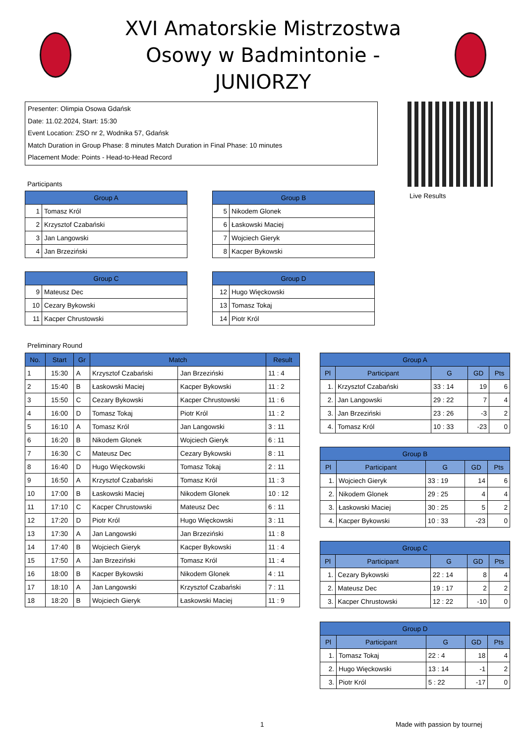XVI Amatorskie Mistrzostwa Osowy w Badmintonie - JUNIORZY
Presenter: Olimpia Osowa Gdańsk
Date: 11.02.2024, Start: 15:30
Event Location: ZSO nr 2, Wodnika 57, Gdańsk
Match Duration in Group Phase: 8 minutes Match Duration in Final Phase: 10 minutes
Placement Mode: Points - Head-to-Head Record
Live Results
Participants
| Group A | |
| --- | --- |
| 1 | Tomasz Król |
| 2 | Krzysztof Czabański |
| 3 | Jan Langowski |
| 4 | Jan Brzeziński |
| Group B | |
| --- | --- |
| 5 | Nikodem Glonek |
| 6 | Łaskowski Maciej |
| 7 | Wojciech Gieryk |
| 8 | Kacper Bykowski |
| Group C | |
| --- | --- |
| 9 | Mateusz Dec |
| 10 | Cezary Bykowski |
| 11 | Kacper Chrustowski |
| Group D | |
| --- | --- |
| 12 | Hugo Więckowski |
| 13 | Tomasz Tokaj |
| 14 | Piotr Król |
Preliminary Round
| No. | Start | Gr | Match | | Result |
| --- | --- | --- | --- | --- | --- |
| 1 | 15:30 | A | Krzysztof Czabański | Jan Brzeziński | 11 : 4 |
| 2 | 15:40 | B | Łaskowski Maciej | Kacper Bykowski | 11 : 2 |
| 3 | 15:50 | C | Cezary Bykowski | Kacper Chrustowski | 11 : 6 |
| 4 | 16:00 | D | Tomasz Tokaj | Piotr Król | 11 : 2 |
| 5 | 16:10 | A | Tomasz Król | Jan Langowski | 3 : 11 |
| 6 | 16:20 | B | Nikodem Glonek | Wojciech Gieryk | 6 : 11 |
| 7 | 16:30 | C | Mateusz Dec | Cezary Bykowski | 8 : 11 |
| 8 | 16:40 | D | Hugo Więckowski | Tomasz Tokaj | 2 : 11 |
| 9 | 16:50 | A | Krzysztof Czabański | Tomasz Król | 11 : 3 |
| 10 | 17:00 | B | Łaskowski Maciej | Nikodem Glonek | 10 : 12 |
| 11 | 17:10 | C | Kacper Chrustowski | Mateusz Dec | 6 : 11 |
| 12 | 17:20 | D | Piotr Król | Hugo Więckowski | 3 : 11 |
| 13 | 17:30 | A | Jan Langowski | Jan Brzeziński | 11 : 8 |
| 14 | 17:40 | B | Wojciech Gieryk | Kacper Bykowski | 11 : 4 |
| 15 | 17:50 | A | Jan Brzeziński | Tomasz Król | 11 : 4 |
| 16 | 18:00 | B | Kacper Bykowski | Nikodem Glonek | 4 : 11 |
| 17 | 18:10 | A | Jan Langowski | Krzysztof Czabański | 7 : 11 |
| 18 | 18:20 | B | Wojciech Gieryk | Łaskowski Maciej | 11 : 9 |
| Group A | | | | |
| --- | --- | --- | --- | --- |
| Pl | Participant | G | GD | Pts |
| 1. | Krzysztof Czabański | 33 : 14 | 19 | 6 |
| 2. | Jan Langowski | 29 : 22 | 7 | 4 |
| 3. | Jan Brzeziński | 23 : 26 | -3 | 2 |
| 4. | Tomasz Król | 10 : 33 | -23 | 0 |
| Group B | | | | |
| --- | --- | --- | --- | --- |
| Pl | Participant | G | GD | Pts |
| 1. | Wojciech Gieryk | 33 : 19 | 14 | 6 |
| 2. | Nikodem Glonek | 29 : 25 | 4 | 4 |
| 3. | Łaskowski Maciej | 30 : 25 | 5 | 2 |
| 4. | Kacper Bykowski | 10 : 33 | -23 | 0 |
| Group C | | | | |
| --- | --- | --- | --- | --- |
| Pl | Participant | G | GD | Pts |
| 1. | Cezary Bykowski | 22 : 14 | 8 | 4 |
| 2. | Mateusz Dec | 19 : 17 | 2 | 2 |
| 3. | Kacper Chrustowski | 12 : 22 | -10 | 0 |
| Group D | | | | |
| --- | --- | --- | --- | --- |
| Pl | Participant | G | GD | Pts |
| 1. | Tomasz Tokaj | 22 : 4 | 18 | 4 |
| 2. | Hugo Więckowski | 13 : 14 | -1 | 2 |
| 3. | Piotr Król | 5 : 22 | -17 | 0 |
1 Made with passion by tournej